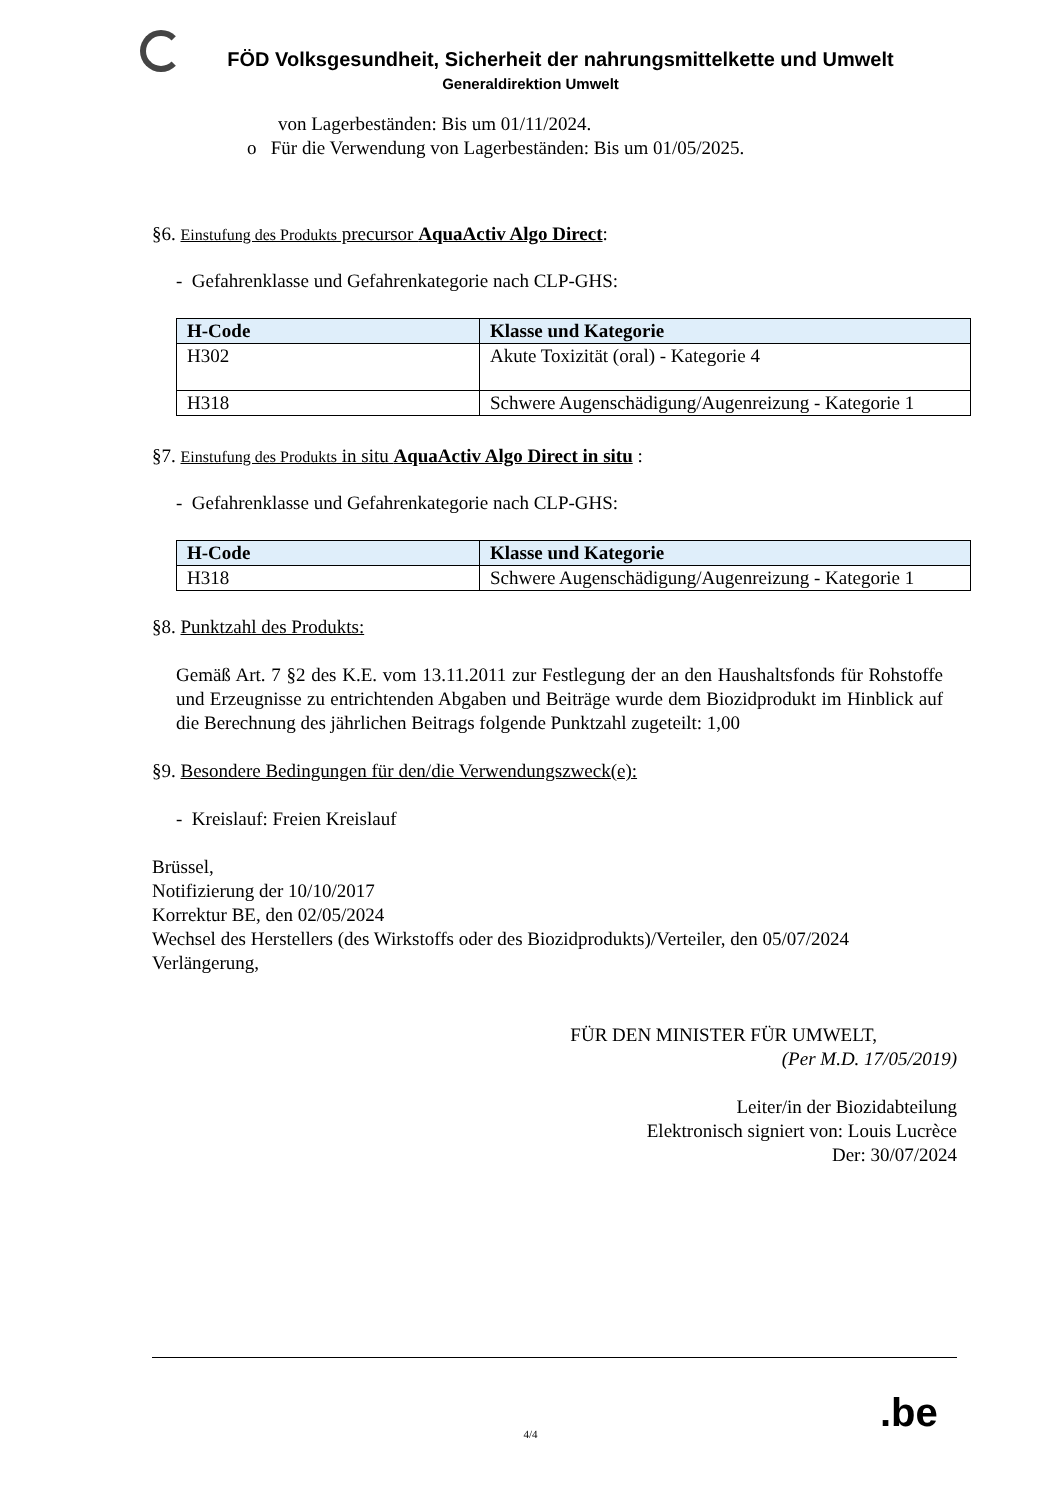FÖD Volksgesundheit, Sicherheit der nahrungsmittelkette und Umwelt
Generaldirektion Umwelt
von Lagerbeständen: Bis um 01/11/2024.
o Für die Verwendung von Lagerbeständen: Bis um 01/05/2025.
§6. Einstufung des Produkts precursor AquaActiv Algo Direct:
- Gefahrenklasse und Gefahrenkategorie nach CLP-GHS:
| H-Code | Klasse und Kategorie |
| --- | --- |
| H302 | Akute Toxizität (oral) - Kategorie 4 |
| H318 | Schwere Augenschädigung/Augenreizung - Kategorie 1 |
§7. Einstufung des Produkts in situ AquaActiv Algo Direct in situ :
- Gefahrenklasse und Gefahrenkategorie nach CLP-GHS:
| H-Code | Klasse und Kategorie |
| --- | --- |
| H318 | Schwere Augenschädigung/Augenreizung - Kategorie 1 |
§8. Punktzahl des Produkts:
Gemäß Art. 7 §2 des K.E. vom 13.11.2011 zur Festlegung der an den Haushaltsfonds für Rohstoffe und Erzeugnisse zu entrichtenden Abgaben und Beiträge wurde dem Biozidprodukt im Hinblick auf die Berechnung des jährlichen Beitrags folgende Punktzahl zugeteilt: 1,00
§9. Besondere Bedingungen für den/die Verwendungszweck(e):
- Kreislauf: Freien Kreislauf
Brüssel,
Notifizierung der 10/10/2017
Korrektur BE, den 02/05/2024
Wechsel des Herstellers (des Wirkstoffs oder des Biozidprodukts)/Verteiler, den 05/07/2024
Verlängerung,
FÜR DEN MINISTER FÜR UMWELT,
(Per M.D. 17/05/2019)
Leiter/in der Biozidabteilung
Elektronisch signiert von: Louis Lucrèce
Der: 30/07/2024
.be
4/4